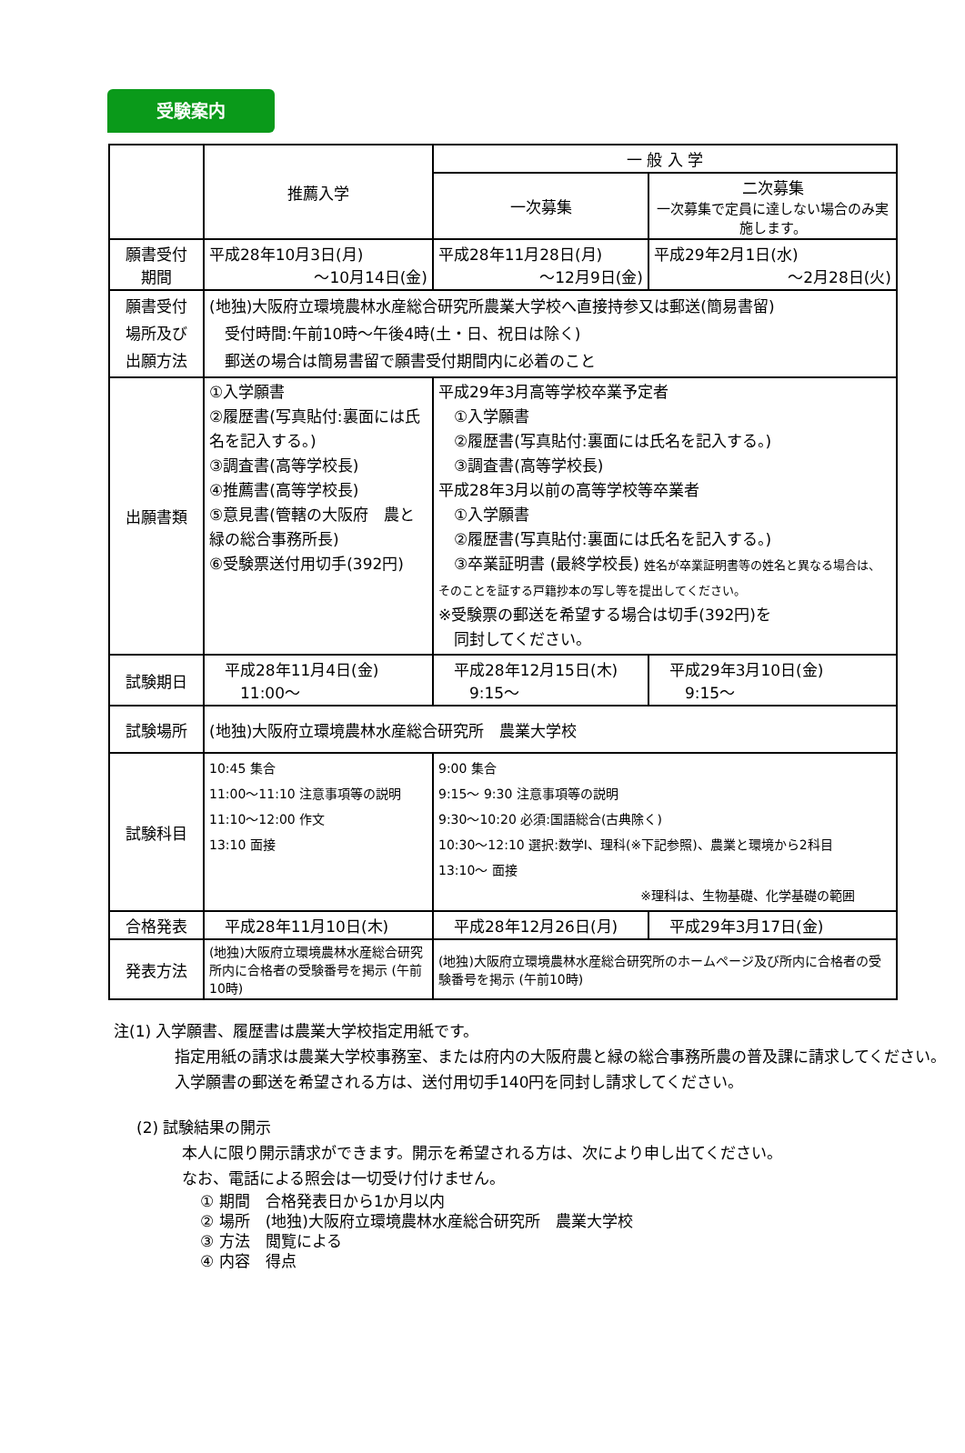受験案内
| | 推薦入学 | 一 般 入 学 | |
| --- | --- | --- | --- |
| | | 一次募集 | 二次募集 一次募集で定員に達しない場合のみ実施します。 |
| 願書受付 期間 | 平成28年10月3日(月) ～10月14日(金) | 平成28年11月28日(月) ～12月9日(金) | 平成29年2月1日(水) ～2月28日(火) |
| 願書受付 場所及び 出願方法 | (地独)大阪府立環境農林水産総合研究所農業大学校へ直接持参又は郵送(簡易書留) 受付時間:午前10時～午後4時(土・日、祝日は除く) 郵送の場合は簡易書留で願書受付期間内に必着のこと | | |
| 出願書類 | ①入学願書 ②履歴書(写真貼付:裏面には氏名を記入する。) ③調査書(高等学校長) ④推薦書(高等学校長) ⑤意見書(管轄の大阪府 農と緑の総合事務所長) ⑥受験票送付用切手(392円) | 平成29年3月高等学校卒業予定者 ①入学願書 ②履歴書(写真貼付:裏面には氏名を記入する。) ③調査書(高等学校長) 平成28年3月以前の高等学校等卒業者 ①入学願書 ②履歴書(写真貼付:裏面には氏名を記入する。) ③卒業証明書 (最終学校長) 姓名が卒業証明書等の姓名と異なる場合は、そのことを証する戸籍抄本の写し等を提出してください。 ※受験票の郵送を希望する場合は切手(392円)を 同封してください。 | |
| 試験期日 | 平成28年11月4日(金) 11:00～ | 平成28年12月15日(木) 9:15～ | 平成29年3月10日(金) 9:15～ |
| 試験場所 | (地独)大阪府立環境農林水産総合研究所 農業大学校 | | |
| 試験科目 | 10:45 集合 11:00～11:10 注意事項等の説明 11:10～12:00 作文 13:10 面接 | 9:00 集合 9:15～ 9:30 注意事項等の説明 9:30～10:20 必須:国語総合(古典除く) 10:30～12:10 選択:数学Ⅰ、理科(※下記参照)、農業と環境から2科目 13:10～ 面接 ※理科は、生物基礎、化学基礎の範囲 | |
| 合格発表 | 平成28年11月10日(木) | 平成28年12月26日(月) | 平成29年3月17日(金) |
| 発表方法 | (地独)大阪府立環境農林水産総合研究所内に合格者の受験番号を掲示 (午前10時) | (地独)大阪府立環境農林水産総合研究所のホームページ及び所内に合格者の受験番号を掲示 (午前10時) | |
注(1) 入学願書、履歴書は農業大学校指定用紙です。
　指定用紙の請求は農業大学校事務室、または府内の大阪府農と緑の総合事務所農の普及課に請求してください。
　入学願書の郵送を希望される方は、送付用切手140円を同封し請求してください。
(2) 試験結果の開示
本人に限り開示請求ができます。開示を希望される方は、次により申し出てください。
なお、電話による照会は一切受け付けません。
① 期間　合格発表日から1か月以内
② 場所　(地独)大阪府立環境農林水産総合研究所　農業大学校
③ 方法　閲覧による
④ 内容　得点